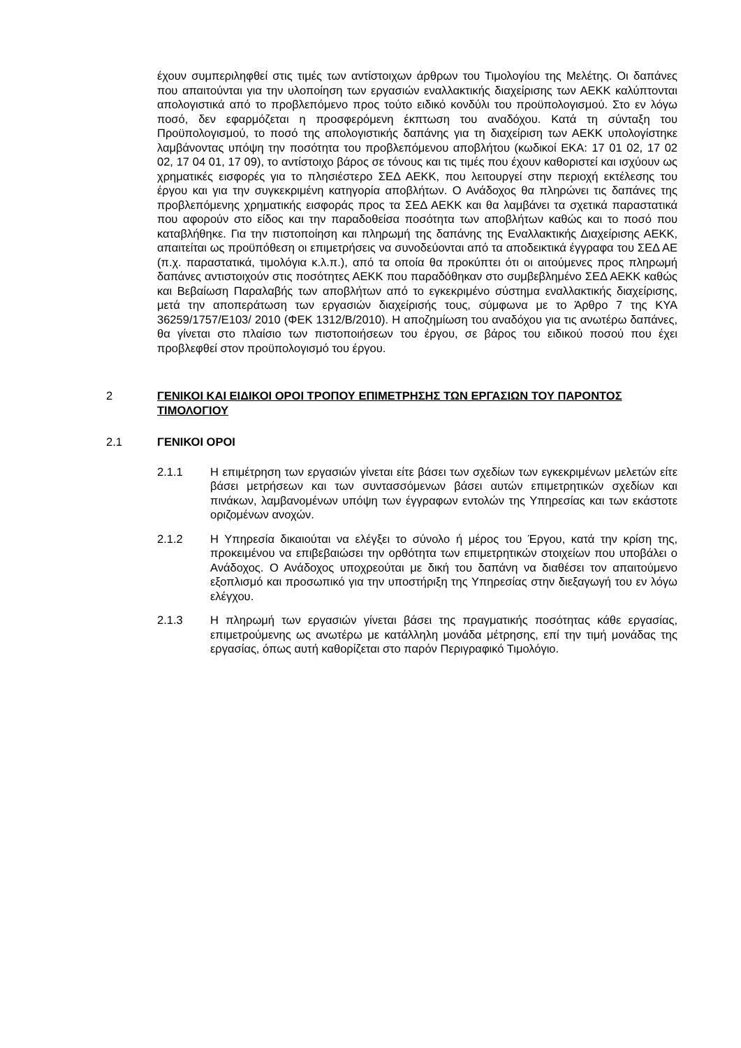έχουν συμπεριληφθεί στις τιμές των αντίστοιχων άρθρων του Τιμολογίου της Μελέτης. Οι δαπάνες που απαιτούνται για την υλοποίηση των εργασιών εναλλακτικής διαχείρισης των ΑΕΚΚ καλύπτονται απολογιστικά από το προβλεπόμενο προς τούτο ειδικό κονδύλι του προϋπολογισμού. Στο εν λόγω ποσό, δεν εφαρμόζεται η προσφερόμενη έκπτωση του αναδόχου. Κατά τη σύνταξη του Προϋπολογισμού, το ποσό της απολογιστικής δαπάνης για τη διαχείριση των ΑΕΚΚ υπολογίστηκε λαμβάνοντας υπόψη την ποσότητα του προβλεπόμενου αποβλήτου (κωδικοί ΕΚΑ: 17 01 02, 17 02 02, 17 04 01, 17 09), το αντίστοιχο βάρος σε τόνους και τις τιμές που έχουν καθοριστεί και ισχύουν ως χρηματικές εισφορές για το πλησιέστερο ΣΕΔ ΑΕΚΚ, που λειτουργεί στην περιοχή εκτέλεσης του έργου και για την συγκεκριμένη κατηγορία αποβλήτων. Ο Ανάδοχος θα πληρώνει τις δαπάνες της προβλεπόμενης χρηματικής εισφοράς προς τα ΣΕΔ ΑΕΚΚ και θα λαμβάνει τα σχετικά παραστατικά που αφορούν στο είδος και την παραδοθείσα ποσότητα των αποβλήτων καθώς και το ποσό που καταβλήθηκε. Για την πιστοποίηση και πληρωμή της δαπάνης της Εναλλακτικής Διαχείρισης ΑΕΚΚ, απαιτείται ως προϋπόθεση οι επιμετρήσεις να συνοδεύονται από τα αποδεικτικά έγγραφα του ΣΕΔ ΑΕ (π.χ. παραστατικά, τιμολόγια κ.λ.π.), από τα οποία θα προκύπτει ότι οι αιτούμενες προς πληρωμή δαπάνες αντιστοιχούν στις ποσότητες ΑΕΚΚ που παραδόθηκαν στο συμβεβλημένο ΣΕΔ ΑΕΚΚ καθώς και Βεβαίωση Παραλαβής των αποβλήτων από το εγκεκριμένο σύστημα εναλλακτικής διαχείρισης, μετά την αποπεράτωση των εργασιών διαχείρισής τους, σύμφωνα με το Άρθρο 7 της ΚΥΑ 36259/1757/Ε103/ 2010 (ΦΕΚ 1312/Β/2010). Η αποζημίωση του αναδόχου για τις ανωτέρω δαπάνες, θα γίνεται στο πλαίσιο των πιστοποιήσεων του έργου, σε βάρος του ειδικού ποσού που έχει προβλεφθεί στον προϋπολογισμό του έργου.
2 ΓΕΝΙΚΟΙ ΚΑΙ ΕΙΔΙΚΟΙ ΟΡΟΙ ΤΡΟΠΟΥ ΕΠΙΜΕΤΡΗΣΗΣ ΤΩΝ ΕΡΓΑΣΙΩΝ ΤΟΥ ΠΑΡΟΝΤΟΣ ΤΙΜΟΛΟΓΙΟΥ
2.1 ΓΕΝΙΚΟΙ ΟΡΟΙ
2.1.1 Η επιμέτρηση των εργασιών γίνεται είτε βάσει των σχεδίων των εγκεκριμένων μελετών είτε βάσει μετρήσεων και των συντασσόμενων βάσει αυτών επιμετρητικών σχεδίων και πινάκων, λαμβανομένων υπόψη των έγγραφων εντολών της Υπηρεσίας και των εκάστοτε οριζομένων ανοχών.
2.1.2 Η Υπηρεσία δικαιούται να ελέγξει το σύνολο ή μέρος του Έργου, κατά την κρίση της, προκειμένου να επιβεβαιώσει την ορθότητα των επιμετρητικών στοιχείων που υποβάλει ο Ανάδοχος. Ο Ανάδοχος υποχρεούται με δική του δαπάνη να διαθέσει τον απαιτούμενο εξοπλισμό και προσωπικό για την υποστήριξη της Υπηρεσίας στην διεξαγωγή του εν λόγω ελέγχου.
2.1.3 Η πληρωμή των εργασιών γίνεται βάσει της πραγματικής ποσότητας κάθε εργασίας, επιμετρούμενης ως ανωτέρω με κατάλληλη μονάδα μέτρησης, επί την τιμή μονάδας της εργασίας, όπως αυτή καθορίζεται στο παρόν Περιγραφικό Τιμολόγιο.